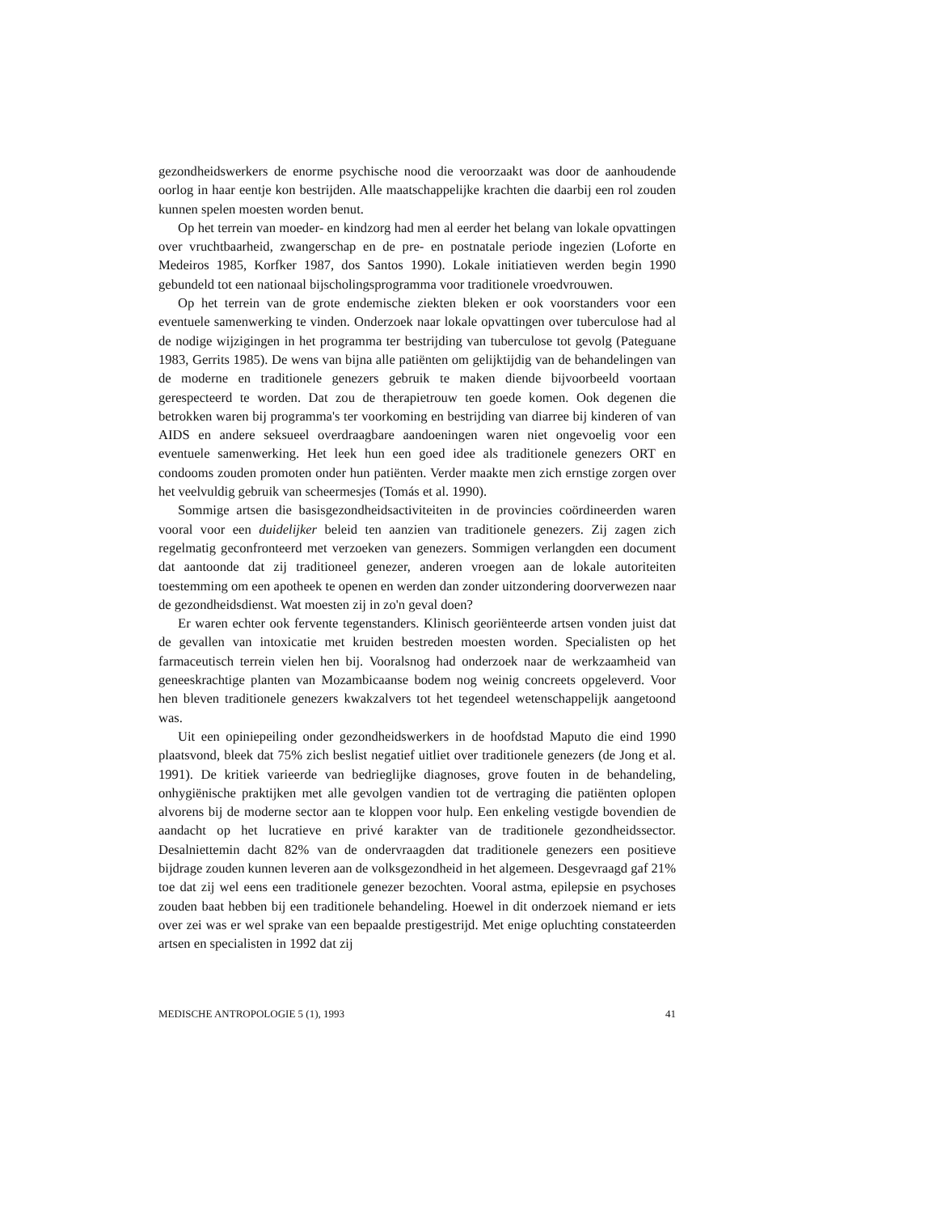gezondheidswerkers de enorme psychische nood die veroorzaakt was door de aanhoudende oorlog in haar eentje kon bestrijden. Alle maatschappelijke krachten die daarbij een rol zouden kunnen spelen moesten worden benut.
Op het terrein van moeder- en kindzorg had men al eerder het belang van lokale opvattingen over vruchtbaarheid, zwangerschap en de pre- en postnatale periode ingezien (Loforte en Medeiros 1985, Korfker 1987, dos Santos 1990). Lokale initiatieven werden begin 1990 gebundeld tot een nationaal bijscholingsprogramma voor traditionele vroedvrouwen.
Op het terrein van de grote endemische ziekten bleken er ook voorstanders voor een eventuele samenwerking te vinden. Onderzoek naar lokale opvattingen over tuberculose had al de nodige wijzigingen in het programma ter bestrijding van tuberculose tot gevolg (Pateguane 1983, Gerrits 1985). De wens van bijna alle patiënten om gelijktijdig van de behandelingen van de moderne en traditionele genezers gebruik te maken diende bijvoorbeeld voortaan gerespecteerd te worden. Dat zou de therapietrouw ten goede komen. Ook degenen die betrokken waren bij programma's ter voorkoming en bestrijding van diarree bij kinderen of van AIDS en andere seksueel overdraagbare aandoeningen waren niet ongevoelig voor een eventuele samenwerking. Het leek hun een goed idee als traditionele genezers ORT en condooms zouden promoten onder hun patiënten. Verder maakte men zich ernstige zorgen over het veelvuldig gebruik van scheermesjes (Tomás et al. 1990).
Sommige artsen die basisgezondheidsactiviteiten in de provincies coördineerden waren vooral voor een duidelijker beleid ten aanzien van traditionele genezers. Zij zagen zich regelmatig geconfronteerd met verzoeken van genezers. Sommigen verlangden een document dat aantoonde dat zij traditioneel genezer, anderen vroegen aan de lokale autoriteiten toestemming om een apotheek te openen en werden dan zonder uitzondering doorverwezen naar de gezondheidsdienst. Wat moesten zij in zo'n geval doen?
Er waren echter ook fervente tegenstanders. Klinisch georiënteerde artsen vonden juist dat de gevallen van intoxicatie met kruiden bestreden moesten worden. Specialisten op het farmaceutisch terrein vielen hen bij. Vooralsnog had onderzoek naar de werkzaamheid van geneeskrachtige planten van Mozambicaanse bodem nog weinig concreets opgeleverd. Voor hen bleven traditionele genezers kwakzalvers tot het tegendeel wetenschappelijk aangetoond was.
Uit een opiniepeiling onder gezondheidswerkers in de hoofdstad Maputo die eind 1990 plaatsvond, bleek dat 75% zich beslist negatief uitliet over traditionele genezers (de Jong et al. 1991). De kritiek varieerde van bedrieglijke diagnoses, grove fouten in de behandeling, onhygiënische praktijken met alle gevolgen vandien tot de vertraging die patiënten oplopen alvorens bij de moderne sector aan te kloppen voor hulp. Een enkeling vestigde bovendien de aandacht op het lucratieve en privé karakter van de traditionele gezondheidssector. Desalniettemin dacht 82% van de ondervraagden dat traditionele genezers een positieve bijdrage zouden kunnen leveren aan de volksgezondheid in het algemeen. Desgevraagd gaf 21% toe dat zij wel eens een traditionele genezer bezochten. Vooral astma, epilepsie en psychoses zouden baat hebben bij een traditionele behandeling. Hoewel in dit onderzoek niemand er iets over zei was er wel sprake van een bepaalde prestigestrijd. Met enige opluchting constateerden artsen en specialisten in 1992 dat zij
MEDISCHE ANTROPOLOGIE 5 (1), 1993 41